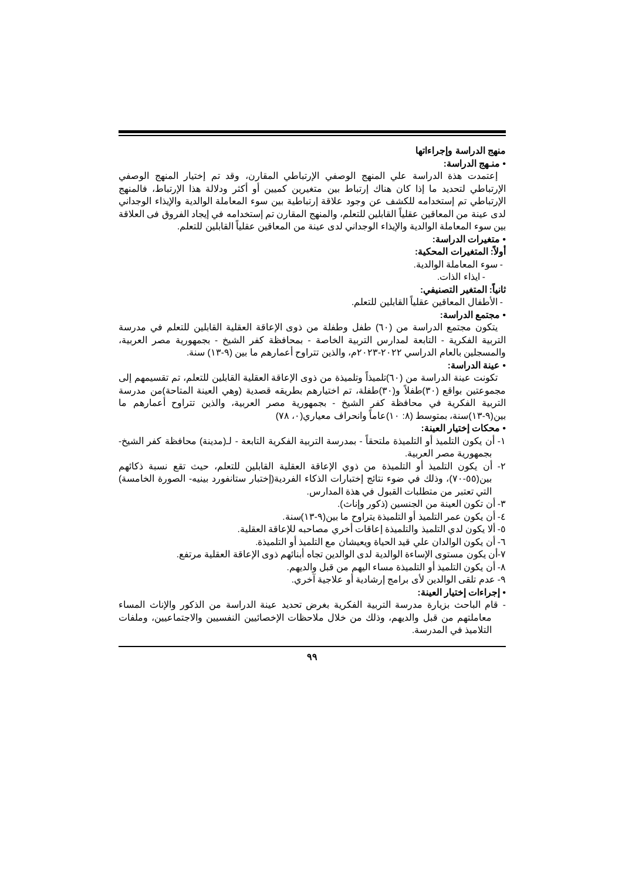منهج الدراسة وإجراءاتها
• منـهج الدراسة:
إعتمدت هذة الدراسة علي المنهج الوصفي الإرتباطي المقارن، وقد تم إختيار المنهج الوصفي الإرتباطي لتحديد ما إذا كان هناك إرتباط بين متغيرين كميين أو أكثر ودلالة هذا الإرتباط، فالمنهج الإرتباطي تم إستخدامه للكشف عن وجود علاقة إرتباطية بين سوء المعاملة الوالدية والإيذاء الوجداني لدى عينة من المعاقين عقلياً القابلين للتعلم، والمنهج المقارن تم إستخدامه في إيجاد الفروق فى العلاقة بين سوء المعاملة الوالدية والإيذاء الوجداني لدى عينة من المعاقين عقلياً القابلين للتعلم.
• متغيرات الدراسة:
أولاً: المتغيرات المحكية:
- سوء المعاملة الوالدية.
- ايذاء الذات.
ثانياً: المتغير التصنيفي:
- الأطفال المعاقين عقلياً القابلين للتعلم.
• مجتمع الدراسة:
يتكون مجتمع الدراسة من (٦٠) طفل وطفلة من ذوى الإعاقة العقلية القابلين للتعلم في مدرسة التربية الفكرية - التابعة لمدارس التربية الخاصة - بمحافظة كفر الشيخ - بجمهورية مصر العربية، والمسجلين بالعام الدراسي ٢٠٢٢-٢٠٢٣م، والذين تتراوح أعمارهم ما بين (٩-١٣) سنة.
• عينة الدراسة:
تكونت عينة الدراسة من (٦٠)تلميذاً وتلميذة من ذوى الإعاقة العقلية القابلين للتعلم، تم تقسيمهم إلى مجموعتين بواقع (٣٠)طفلاً و(٣٠)طفلة، تم اختيارهم بطريقه قصدية (وهي العينة المتاحة)من مدرسة التربية الفكرية في محافظة كفر الشيخ - بجمهورية مصر العربية، والذين تتراوح أعمارهم ما بين(٩-١٣)سنة، بمتوسط (٨: ١٠)عاماً وانحراف معياري(٠، ٧٨)
• محكات إختيار العينة:
١- أن يكون التلميذ أو التلميذة ملتحقاً - بمدرسة التربية الفكرية التابعة - لـ(مدينة) محافظة كفر الشيخ- بجمهورية مصر العربية.
٢- أن يكون التلميذ أو التلميذة من ذوي الإعاقة العقلية القابلين للتعلم، حيث تقع نسبة ذكائهم بين(٥٥-٧٠)، وذلك في ضوء نتائج إختبارات الذكاء الفردية(إختبار ستانفورد بينيه- الصورة الخامسة) التي تعتبر من متطلبات القبول في هذة المدارس.
٣- أن تكون العينة من الجنسين (ذكور وإناث).
٤- أن يكون عمر التلميذ أو التلميذة يتراوح ما بين(٩-١٣)سنة.
٥- ألا يكون لدي التلميذ والتلميذة إعاقات أخري مصاحبه للإعاقة العقلية.
٦- أن يكون الوالدان علي قيد الحياة ويعيشان مع التلميذ أو التلميذة.
٧-أن يكون مستوى الإساءة الوالدية لدى الوالدين تجاه أبنائهم ذوى الإعاقة العقلية مرتفع.
٨- أن يكون التلميذ أو التلميذة مساء اليهم من قبل والديهم.
٩- عدم تلقى الوالدين لأى برامج إرشادية أو علاجية آخري.
• إجراءات إختيار العينة:
- قام الباحث بزيارة مدرسة التربية الفكرية بغرض تحديد عينة الدراسة من الذكور والإناث المساء معاملتهم من قبل والديهم، وذلك من خلال ملاحظات الإخصائيين النفسيين والاجتماعيين، وملفات التلاميذ في المدرسة.
٩٩